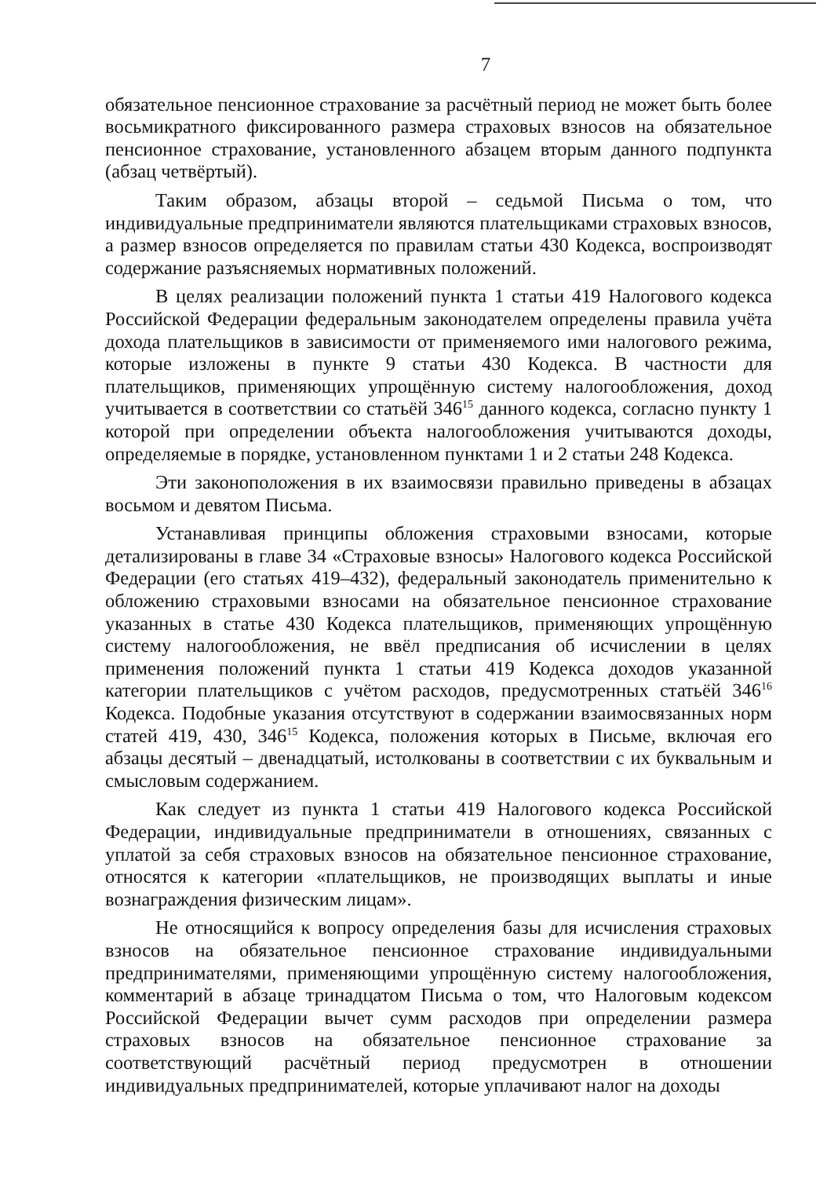7
обязательное пенсионное страхование за расчётный период не может быть более восьмикратного фиксированного размера страховых взносов на обязательное пенсионное страхование, установленного абзацем вторым данного подпункта (абзац четвёртый).
Таким образом, абзацы второй – седьмой Письма о том, что индивидуальные предприниматели являются плательщиками страховых взносов, а размер взносов определяется по правилам статьи 430 Кодекса, воспроизводят содержание разъясняемых нормативных положений.
В целях реализации положений пункта 1 статьи 419 Налогового кодекса Российской Федерации федеральным законодателем определены правила учёта дохода плательщиков в зависимости от применяемого ими налогового режима, которые изложены в пункте 9 статьи 430 Кодекса. В частности для плательщиков, применяющих упрощённую систему налогообложения, доход учитывается в соответствии со статьёй 346<sup>15</sup> данного кодекса, согласно пункту 1 которой при определении объекта налогообложения учитываются доходы, определяемые в порядке, установленном пунктами 1 и 2 статьи 248 Кодекса.
Эти законоположения в их взаимосвязи правильно приведены в абзацах восьмом и девятом Письма.
Устанавливая принципы обложения страховыми взносами, которые детализированы в главе 34 «Страховые взносы» Налогового кодекса Российской Федерации (его статьях 419–432), федеральный законодатель применительно к обложению страховыми взносами на обязательное пенсионное страхование указанных в статье 430 Кодекса плательщиков, применяющих упрощённую систему налогообложения, не ввёл предписания об исчислении в целях применения положений пункта 1 статьи 419 Кодекса доходов указанной категории плательщиков с учётом расходов, предусмотренных статьёй 346<sup>16</sup> Кодекса. Подобные указания отсутствуют в содержании взаимосвязанных норм статей 419, 430, 346<sup>15</sup> Кодекса, положения которых в Письме, включая его абзацы десятый – двенадцатый, истолкованы в соответствии с их буквальным и смысловым содержанием.
Как следует из пункта 1 статьи 419 Налогового кодекса Российской Федерации, индивидуальные предприниматели в отношениях, связанных с уплатой за себя страховых взносов на обязательное пенсионное страхование, относятся к категории «плательщиков, не производящих выплаты и иные вознаграждения физическим лицам».
Не относящийся к вопросу определения базы для исчисления страховых взносов на обязательное пенсионное страхование индивидуальными предпринимателями, применяющими упрощённую систему налогообложения, комментарий в абзаце тринадцатом Письма о том, что Налоговым кодексом Российской Федерации вычет сумм расходов при определении размера страховых взносов на обязательное пенсионное страхование за соответствующий расчётный период предусмотрен в отношении индивидуальных предпринимателей, которые уплачивают налог на доходы